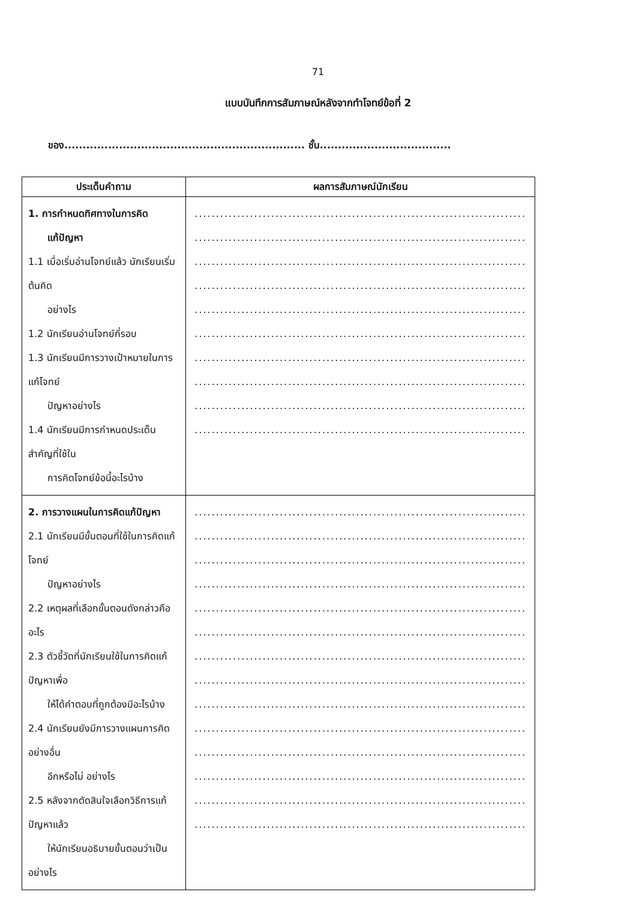71
แบบบันทึกการสัมภาษณ์หลังจากทำโจทย์ข้อที่ 2
ของ.................................................................. ชั้น....................................
| ประเด็นคำถาม | ผลการสัมภาษณ์นักเรียน |
| --- | --- |
| 1. การกำหนดทิศทางในการคิด แก้ปัญหา 1.1 เมื่อเริ่มอ่านโจทย์แล้ว นักเรียนเริ่มต้นคิด อย่างไร 1.2 นักเรียนอ่านโจทย์กี่รอบ 1.3 นักเรียนมีการวางเป้าหมายในการแก้โจทย์ ปัญหาอย่างไร 1.4 นักเรียนมีการกำหนดประเด็นสำคัญที่ใช้ใน การคิดโจทย์ข้อนี้อะไรบ้าง | .............................................................................. .............................................................................. .............................................................................. .............................................................................. .............................................................................. .............................................................................. .............................................................................. .............................................................................. .............................................................................. .............................................................................. |
| 2. การวางแผนในการคิดแก้ปัญหา 2.1 นักเรียนมีขั้นตอนที่ใช้ในการคิดแก้โจทย์ ปัญหาอย่างไร 2.2 เหตุผลที่เลือกขั้นตอนดังกล่าวคืออะไร 2.3 ตัวชี้วัดที่นักเรียนใช้ในการคิดแก้ปัญหาเพื่อ ให้ได้คำตอบที่ถูกต้องมีอะไรบ้าง 2.4 นักเรียนยังมีการวางแผนการคิดอย่างอื่น อีกหรือไม่ อย่างไร 2.5 หลังจากตัดสินใจเลือกวิธีการแก้ปัญหาแล้ว ให้นักเรียนอธิบายขั้นตอนว่าเป็นอย่างไร | .............................................................................. .............................................................................. .............................................................................. .............................................................................. .............................................................................. .............................................................................. .............................................................................. .............................................................................. .............................................................................. .............................................................................. .............................................................................. .............................................................................. .............................................................................. .............................................................................. |